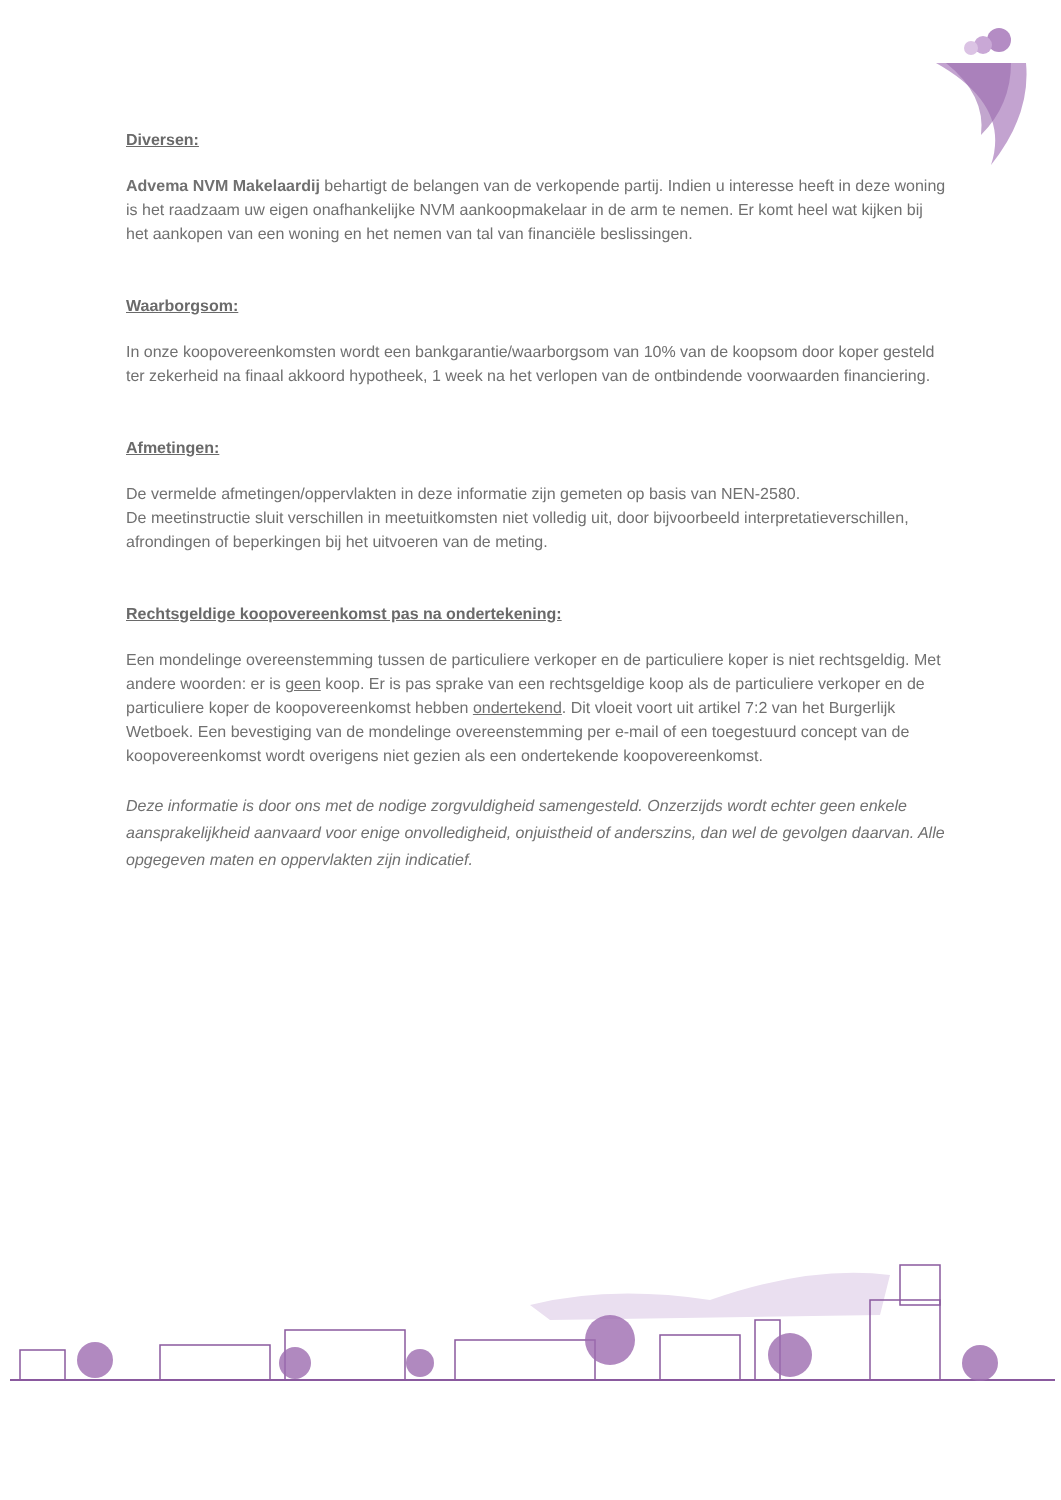Diversen:
Advema NVM Makelaardij behartigt de belangen van de verkopende partij. Indien u interesse heeft in deze woning is het raadzaam uw eigen onafhankelijke NVM aankoopmakelaar in de arm te nemen. Er komt heel wat kijken bij het aankopen van een woning en het nemen van tal van financiële beslissingen.
Waarborgsom:
In onze koopovereenkomsten wordt een bankgarantie/waarborgsom van 10% van de koopsom door koper gesteld ter zekerheid na finaal akkoord hypotheek, 1 week na het verlopen van de ontbindende voorwaarden financiering.
Afmetingen:
De vermelde afmetingen/oppervlakten in deze informatie zijn gemeten op basis van NEN-2580.
De meetinstructie sluit verschillen in meetuitkomsten niet volledig uit, door bijvoorbeeld interpretatieverschillen, afrondingen of beperkingen bij het uitvoeren van de meting.
Rechtsgeldige koopovereenkomst pas na ondertekening:
Een mondelinge overeenstemming tussen de particuliere verkoper en de particuliere koper is niet rechtsgeldig. Met andere woorden: er is geen koop. Er is pas sprake van een rechtsgeldige koop als de particuliere verkoper en de particuliere koper de koopovereenkomst hebben ondertekend. Dit vloeit voort uit artikel 7:2 van het Burgerlijk Wetboek. Een bevestiging van de mondelinge overeenstemming per e-mail of een toegestuurd concept van de koopovereenkomst wordt overigens niet gezien als een ondertekende koopovereenkomst.
Deze informatie is door ons met de nodige zorgvuldigheid samengesteld. Onzerzijds wordt echter geen enkele aansprakelijkheid aanvaard voor enige onvolledigheid, onjuistheid of anderszins, dan wel de gevolgen daarvan. Alle opgegeven maten en oppervlakten zijn indicatief.